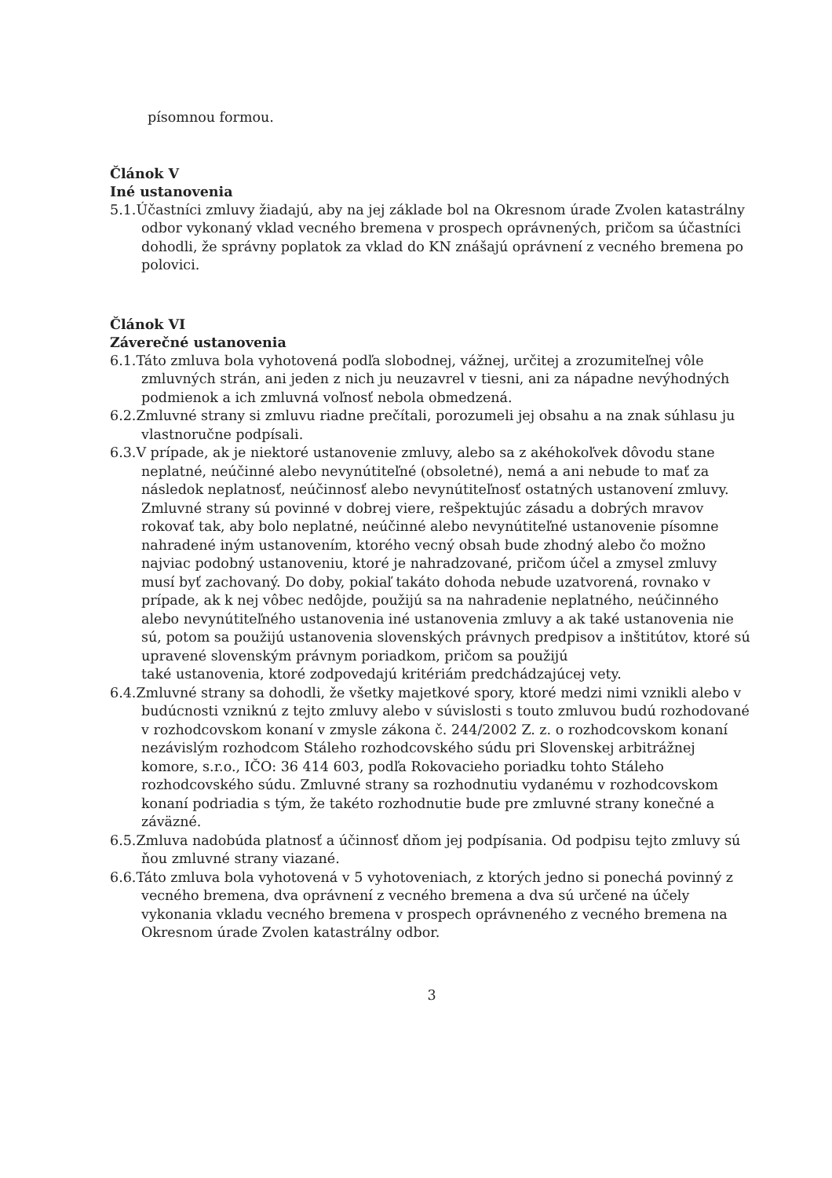písomnou formou.
Článok V
Iné ustanovenia
5.1.Účastníci zmluvy žiadajú, aby na jej základe bol na Okresnom úrade Zvolen katastrálny odbor vykonaný vklad vecného bremena v prospech oprávnených, pričom sa účastníci dohodli, že správny poplatok za vklad do KN znášajú oprávnení z vecného bremena po polovici.
Článok VI
Záverečné ustanovenia
6.1.Táto zmluva bola vyhotovená podľa slobodnej, vážnej, určitej a zrozumiteľnej vôle zmluvných strán, ani jeden z nich ju neuzavrel v tiesni, ani za nápadne nevýhodných podmienok a ich zmluvná voľnosť nebola obmedzená.
6.2.Zmluvné strany si zmluvu riadne prečítali, porozumeli jej obsahu a na znak súhlasu ju vlastnoručne podpísali.
6.3.V prípade, ak je niektoré ustanovenie zmluvy, alebo sa z akéhokoľvek dôvodu stane neplatné, neúčinné alebo nevynútiteľné (obsoletné), nemá a ani nebude to mať za následok neplatnosť, neúčinnosť alebo nevynútiteľnosť ostatných ustanovení zmluvy. Zmluvné strany sú povinné v dobrej viere, rešpektujúc zásadu a dobrých mravov rokovať tak, aby bolo neplatné, neúčinné alebo nevynútiteľné ustanovenie písomne nahradené iným ustanovením, ktorého vecný obsah bude zhodný alebo čo možno najviac podobný ustanoveniu, ktoré je nahradzované, pričom účel a zmysel zmluvy musí byť zachovaný. Do doby, pokiaľ takáto dohoda nebude uzatvorená, rovnako v prípade, ak k nej vôbec nedôjde, použijú sa na nahradenie neplatného, neúčinného alebo nevynútiteľného ustanovenia iné ustanovenia zmluvy a ak také ustanovenia nie sú, potom sa použijú ustanovenia slovenských právnych predpisov a inštitútov, ktoré sú upravené slovenským právnym poriadkom, pričom sa použijú
také ustanovenia, ktoré zodpovedajú kritériám predchádzajúcej vety.
6.4.Zmluvné strany sa dohodli, že všetky majetkové spory, ktoré medzi nimi vznikli alebo v budúcnosti vzniknú z tejto zmluvy alebo v súvislosti s touto zmluvou budú rozhodované v rozhodcovskom konaní v zmysle zákona č. 244/2002 Z. z. o rozhodcovskom konaní nezávislým rozhodcom Stáleho rozhodcovského súdu pri Slovenskej arbitrážnej komore, s.r.o., IČO: 36 414 603, podľa Rokovacieho poriadku tohto Stáleho rozhodcovského súdu. Zmluvné strany sa rozhodnutiu vydanému v rozhodcovskom konaní podriadia s tým, že takéto rozhodnutie bude pre zmluvné strany konečné a záväzné.
6.5.Zmluva nadobúda platnosť a účinnosť dňom jej podpísania. Od podpisu tejto zmluvy sú ňou zmluvné strany viazané.
6.6.Táto zmluva bola vyhotovená v 5 vyhotoveniach, z ktorých jedno si ponechá povinný z vecného bremena, dva oprávnení z vecného bremena a dva sú určené na účely vykonania vkladu vecného bremena v prospech oprávneného z vecného bremena na Okresnom úrade Zvolen katastrálny odbor.
3